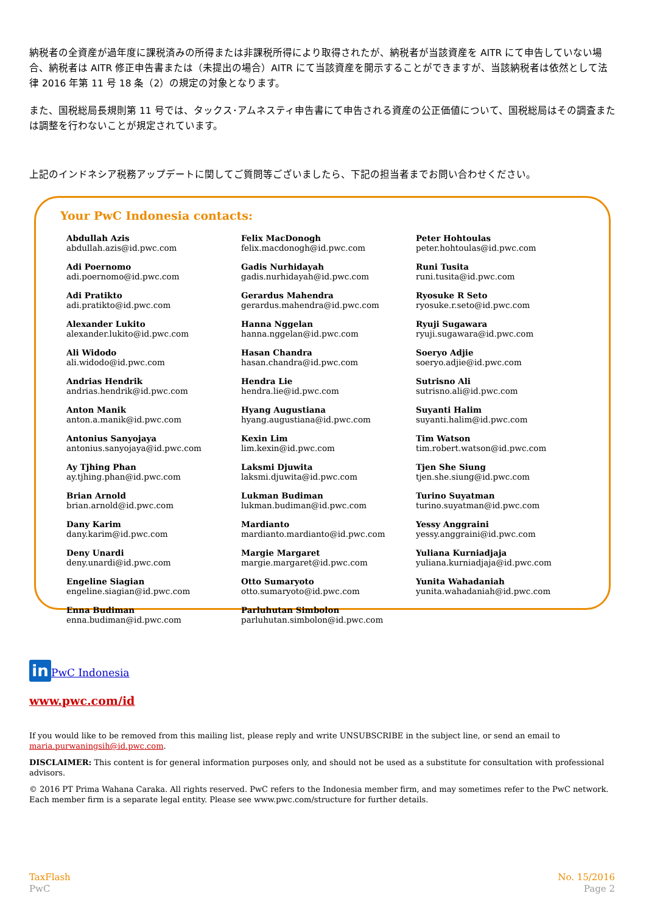納税者の全資産が過年度に課税済みの所得または非課税所得により取得されたが、納税者が当該資産を AITR にて申告していない場合、納税者は AITR 修正申告書または（未提出の場合）AITR にて当該資産を開示することができますが、当該納税者は依然として法律 2016 年第 11 号 18 条（2）の規定の対象となります。
また、国税総局長規則第 11 号では、タックス･アムネスティ申告書にて申告される資産の公正価値について、国税総局はその調査または調整を行わないことが規定されています。
上記のインドネシア税務アップデートに関してご質問等ございましたら、下記の担当者までお問い合わせください。
Your PwC Indonesia contacts:
Abdullah Azis
abdullah.azis@id.pwc.com
Adi Poernomo
adi.poernomo@id.pwc.com
Adi Pratikto
adi.pratikto@id.pwc.com
Alexander Lukito
alexander.lukito@id.pwc.com
Ali Widodo
ali.widodo@id.pwc.com
Andrias Hendrik
andrias.hendrik@id.pwc.com
Anton Manik
anton.a.manik@id.pwc.com
Antonius Sanyojaya
antonius.sanyojaya@id.pwc.com
Ay Tjhing Phan
ay.tjhing.phan@id.pwc.com
Brian Arnold
brian.arnold@id.pwc.com
Dany Karim
dany.karim@id.pwc.com
Deny Unardi
deny.unardi@id.pwc.com
Engeline Siagian
engeline.siagian@id.pwc.com
Enna Budiman
enna.budiman@id.pwc.com
Felix MacDonogh
felix.macdonogh@id.pwc.com
Gadis Nurhidayah
gadis.nurhidayah@id.pwc.com
Gerardus Mahendra
gerardus.mahendra@id.pwc.com
Hanna Nggelan
hanna.nggelan@id.pwc.com
Hasan Chandra
hasan.chandra@id.pwc.com
Hendra Lie
hendra.lie@id.pwc.com
Hyang Augustiana
hyang.augustiana@id.pwc.com
Kexin Lim
lim.kexin@id.pwc.com
Laksmi Djuwita
laksmi.djuwita@id.pwc.com
Lukman Budiman
lukman.budiman@id.pwc.com
Mardianto
mardianto.mardianto@id.pwc.com
Margie Margaret
margie.margaret@id.pwc.com
Otto Sumaryoto
otto.sumaryoto@id.pwc.com
Parluhutan Simbolon
parluhutan.simbolon@id.pwc.com
Peter Hohtoulas
peter.hohtoulas@id.pwc.com
Runi Tusita
runi.tusita@id.pwc.com
Ryosuke R Seto
ryosuke.r.seto@id.pwc.com
Ryuji Sugawara
ryuji.sugawara@id.pwc.com
Soeryo Adjie
soeryo.adjie@id.pwc.com
Sutrisno Ali
sutrisno.ali@id.pwc.com
Suyanti Halim
suyanti.halim@id.pwc.com
Tim Watson
tim.robert.watson@id.pwc.com
Tjen She Siung
tjen.she.siung@id.pwc.com
Turino Suyatman
turino.suyatman@id.pwc.com
Yessy Anggraini
yessy.anggraini@id.pwc.com
Yuliana Kurniadjaja
yuliana.kurniadjaja@id.pwc.com
Yunita Wahadaniah
yunita.wahadaniah@id.pwc.com
in PwC Indonesia
www.pwc.com/id
If you would like to be removed from this mailing list, please reply and write UNSUBSCRIBE in the subject line, or send an email to maria.purwaningsih@id.pwc.com.
DISCLAIMER: This content is for general information purposes only, and should not be used as a substitute for consultation with professional advisors.
© 2016 PT Prima Wahana Caraka. All rights reserved. PwC refers to the Indonesia member firm, and may sometimes refer to the PwC network. Each member firm is a separate legal entity. Please see www.pwc.com/structure for further details.
TaxFlash
PwC
No. 15/2016
Page 2